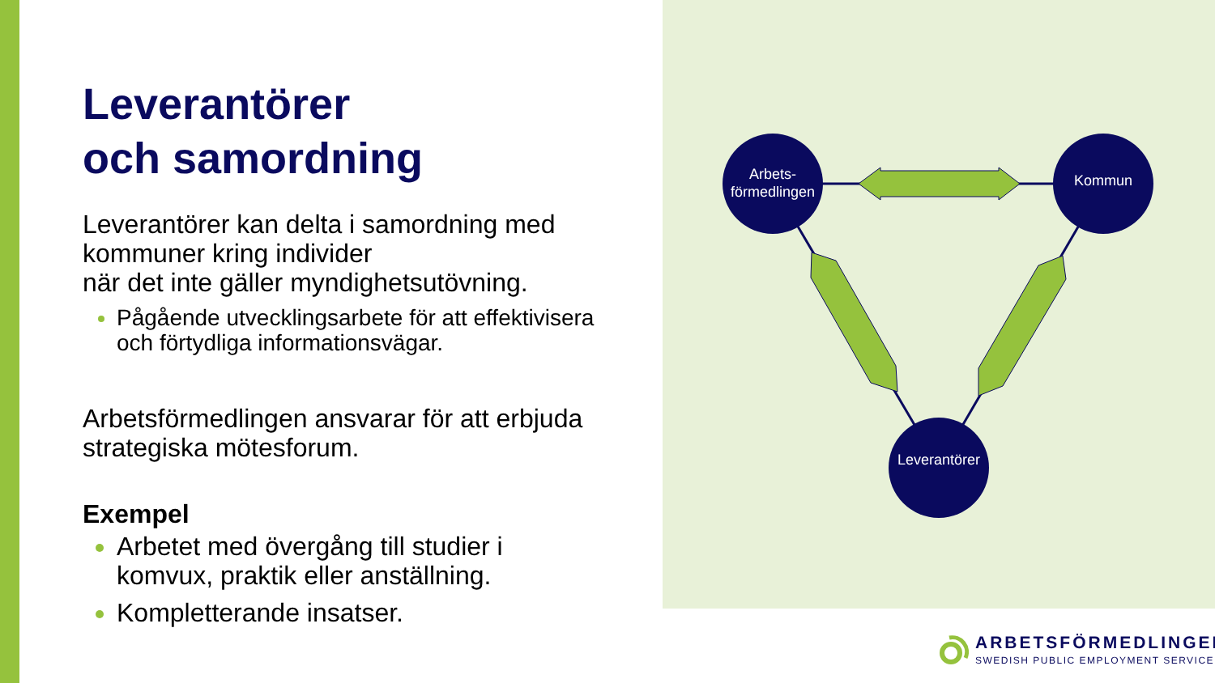Leverantörer
och samordning
Leverantörer kan delta i samordning med kommuner kring individer
när det inte gäller myndighetsutövning.
Pågående utvecklingsarbete för att effektivisera och förtydliga informationsvägar.
Arbetsförmedlingen ansvarar för att erbjuda strategiska mötesforum.
Exempel
Arbetet med övergång till studier i komvux, praktik eller anställning.
Kompletterande insatser.
Arbets-
förmedlingen
Kommun
Leverantörer
ARBETSFÖRMEDLINGEN
SWEDISH PUBLIC EMPLOYMENT SERVICE